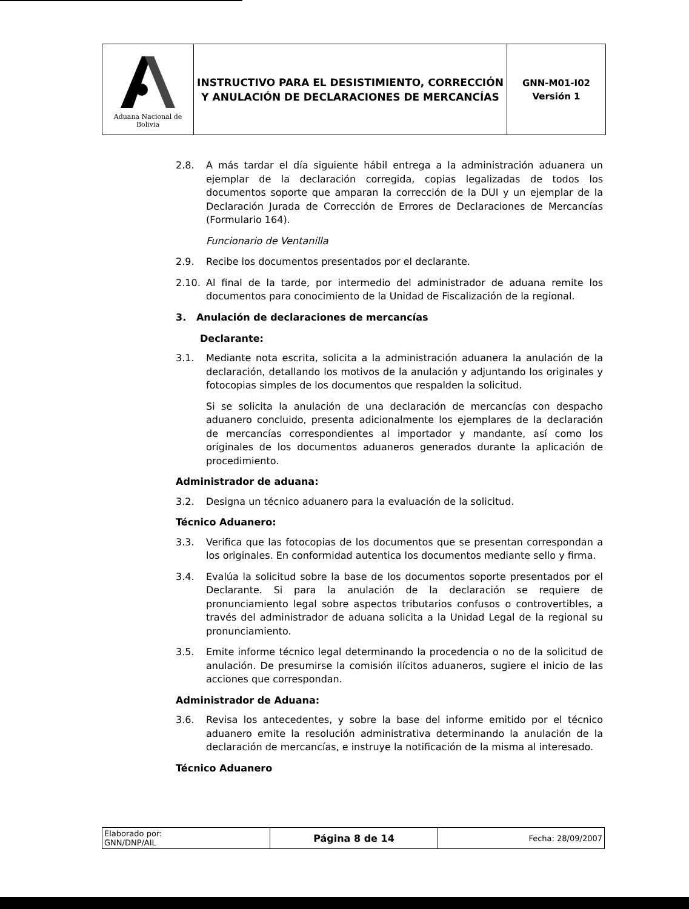| Aduana Nacional de Bolivia | INSTRUCTIVO PARA EL DESISTIMIENTO, CORRECCIÓN Y ANULACIÓN DE DECLARACIONES DE MERCANCÍAS | GNN-M01-I02 Versión 1 |
2.8. A más tardar el día siguiente hábil entrega a la administración aduanera un ejemplar de la declaración corregida, copias legalizadas de todos los documentos soporte que amparan la corrección de la DUI y un ejemplar de la Declaración Jurada de Corrección de Errores de Declaraciones de Mercancías (Formulario 164).
Funcionario de Ventanilla
2.9. Recibe los documentos presentados por el declarante.
2.10. Al final de la tarde, por intermedio del administrador de aduana remite los documentos para conocimiento de la Unidad de Fiscalización de la regional.
3. Anulación de declaraciones de mercancías
Declarante:
3.1. Mediante nota escrita, solicita a la administración aduanera la anulación de la declaración, detallando los motivos de la anulación y adjuntando los originales y fotocopias simples de los documentos que respalden la solicitud.
Si se solicita la anulación de una declaración de mercancías con despacho aduanero concluido, presenta adicionalmente los ejemplares de la declaración de mercancías correspondientes al importador y mandante, así como los originales de los documentos aduaneros generados durante la aplicación de procedimiento.
Administrador de aduana:
3.2. Designa un técnico aduanero para la evaluación de la solicitud.
Técnico Aduanero:
3.3. Verifica que las fotocopias de los documentos que se presentan correspondan a los originales. En conformidad autentica los documentos mediante sello y firma.
3.4. Evalúa la solicitud sobre la base de los documentos soporte presentados por el Declarante. Si para la anulación de la declaración se requiere de pronunciamiento legal sobre aspectos tributarios confusos o controvertibles, a través del administrador de aduana solicita a la Unidad Legal de la regional su pronunciamiento.
3.5. Emite informe técnico legal determinando la procedencia o no de la solicitud de anulación. De presumirse la comisión ilícitos aduaneros, sugiere el inicio de las acciones que correspondan.
Administrador de Aduana:
3.6. Revisa los antecedentes, y sobre la base del informe emitido por el técnico aduanero emite la resolución administrativa determinando la anulación de la declaración de mercancías, e instruye la notificación de la misma al interesado.
Técnico Aduanero
| Elaborado por: GNN/DNP/AIL | Página 8 de 14 | Fecha: 28/09/2007 |